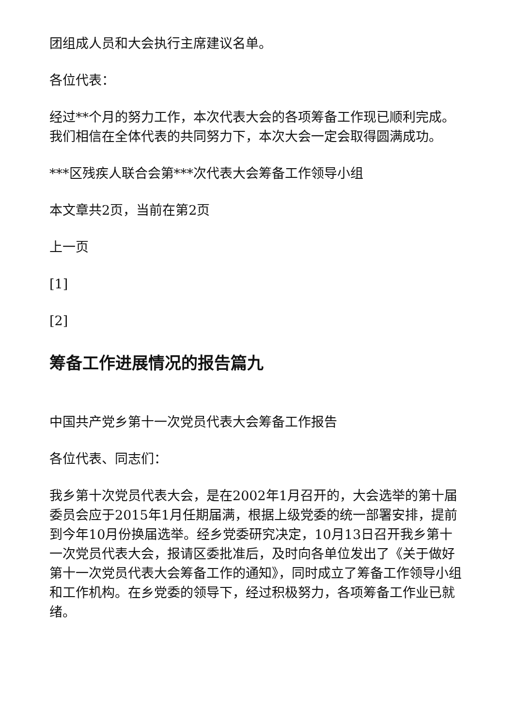团组成人员和大会执行主席建议名单。
各位代表：
经过**个月的努力工作，本次代表大会的各项筹备工作现已顺利完成。我们相信在全体代表的共同努力下，本次大会一定会取得圆满成功。
***区残疾人联合会第***次代表大会筹备工作领导小组
本文章共2页，当前在第2页
上一页
[1]
[2]
筹备工作进展情况的报告篇九
中国共产党乡第十一次党员代表大会筹备工作报告
各位代表、同志们：
我乡第十次党员代表大会，是在2002年1月召开的，大会选举的第十届委员会应于2015年1月任期届满，根据上级党委的统一部署安排，提前到今年10月份换届选举。经乡党委研究决定，10月13日召开我乡第十一次党员代表大会，报请区委批准后，及时向各单位发出了《关于做好第十一次党员代表大会筹备工作的通知》，同时成立了筹备工作领导小组和工作机构。在乡党委的领导下，经过积极努力，各项筹备工作业已就绪。